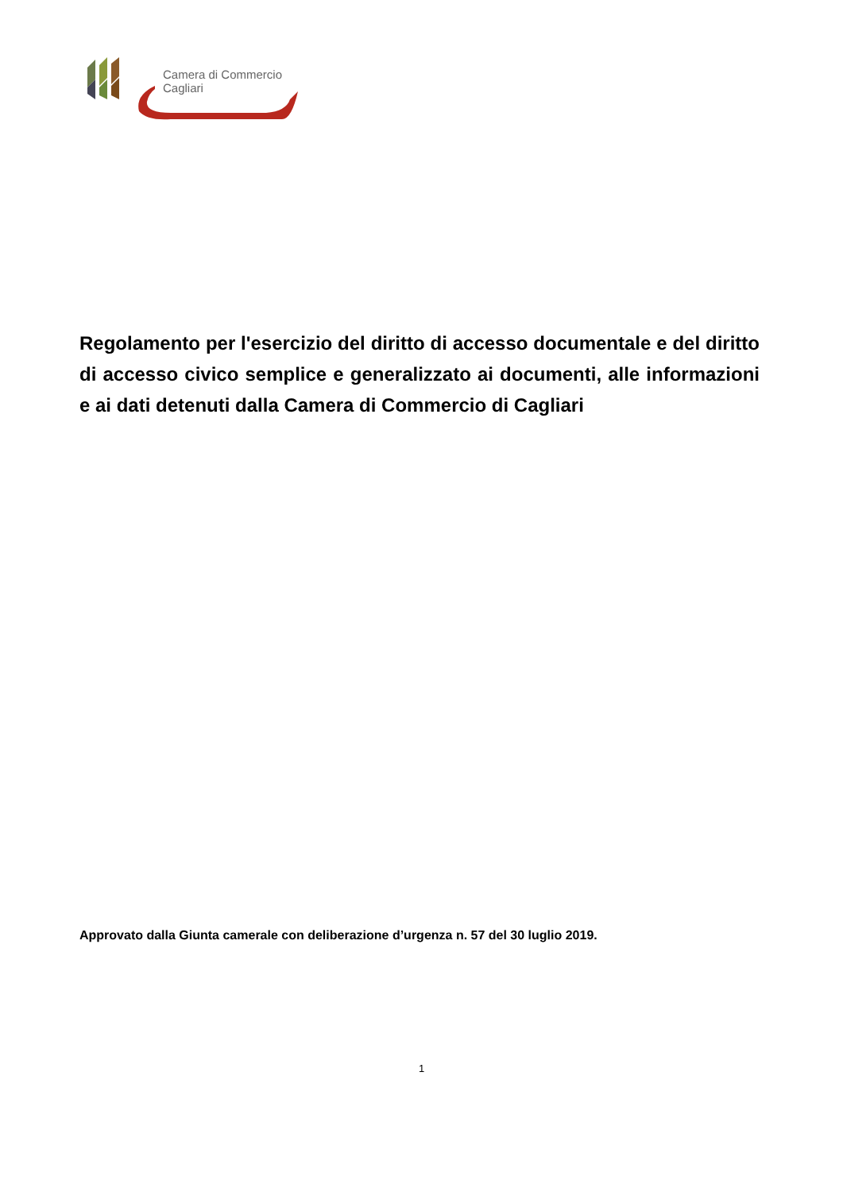Camera di Commercio
Cagliari
Regolamento per l'esercizio del diritto di accesso documentale e del diritto di accesso civico semplice e generalizzato ai documenti, alle informazioni e ai dati detenuti dalla Camera di Commercio di Cagliari
Approvato dalla Giunta camerale con deliberazione d’urgenza n. 57 del 30 luglio 2019.
1